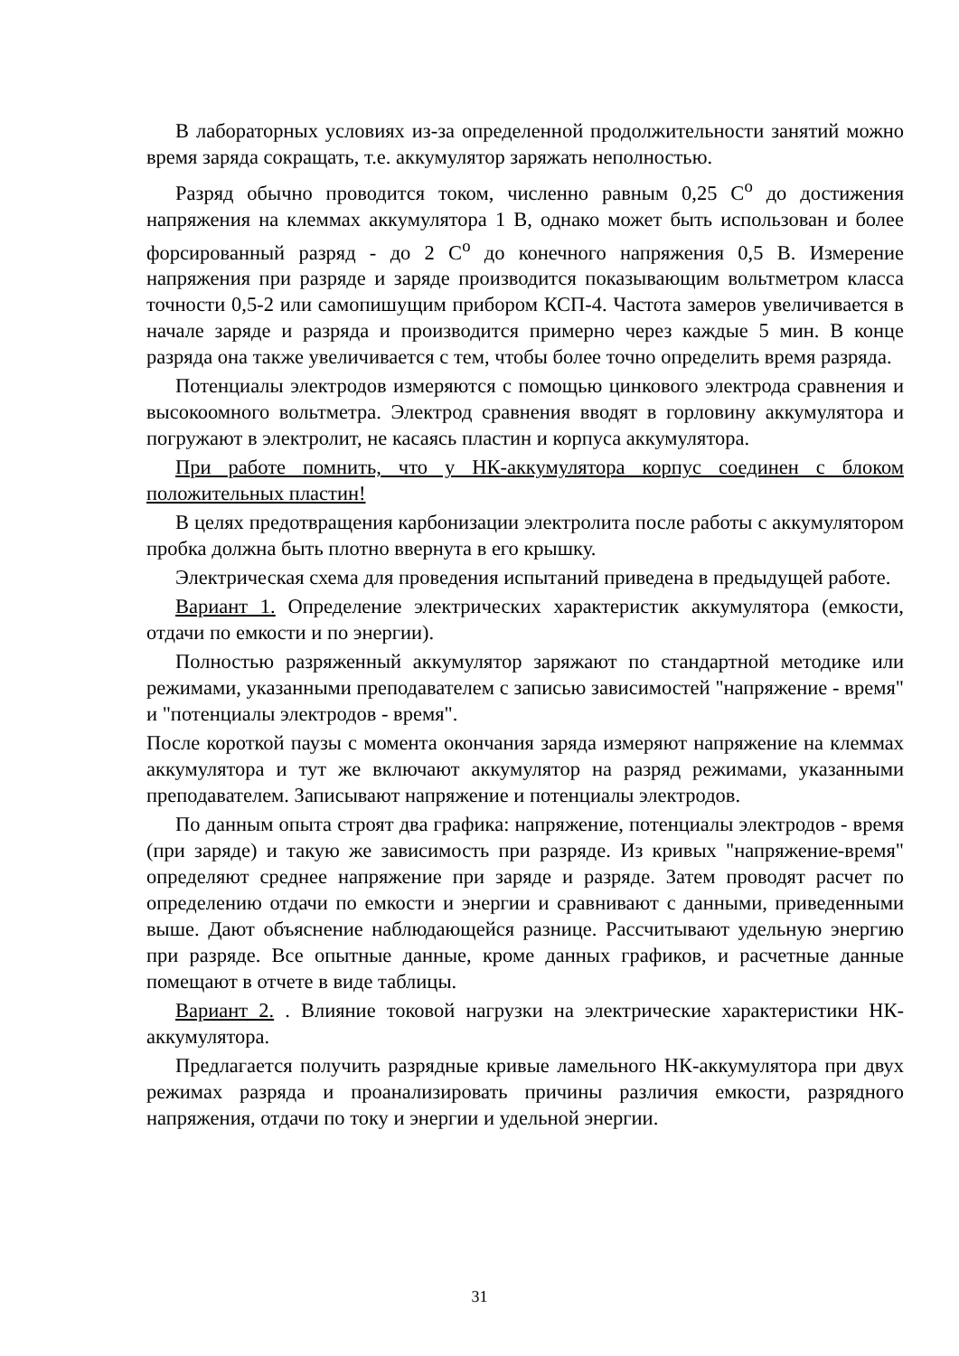В лабораторных условиях из-за определенной продолжительности занятий можно время заряда сокращать, т.е. аккумулятор заряжать неполностью.
Разряд обычно проводится током, численно равным 0,25 С<sup>о</sup> до достижения напряжения на клеммах аккумулятора 1 В, однако может быть использован и более форсированный разряд - до 2 С<sup>о</sup> до конечного напряжения 0,5 В. Измерение напряжения при разряде и заряде производится показывающим вольтметром класса точности 0,5-2 или самопишущим прибором КСП-4. Частота замеров увеличивается в начале заряде и разряда и производится примерно через каждые 5 мин. В конце разряда она также увеличивается с тем, чтобы более точно определить время разряда.
Потенциалы электродов измеряются с помощью цинкового электрода сравнения и высокоомного вольтметра. Электрод сравнения вводят в горловину аккумулятора и погружают в электролит, не касаясь пластин и корпуса аккумулятора.
При работе помнить, что у НК-аккумулятора корпус соединен с блоком положительных пластин!
В целях предотвращения карбонизации электролита после работы с аккумулятором пробка должна быть плотно ввернута в его крышку.
Электрическая схема для проведения испытаний приведена в предыдущей работе.
Вариант 1. Определение электрических характеристик аккумулятора (емкости, отдачи по емкости и по энергии).
Полностью разряженный аккумулятор заряжают по стандартной методике или режимами, указанными преподавателем с записью зависимостей "напряжение - время" и "потенциалы электродов - время".
После короткой паузы с момента окончания заряда измеряют напряжение на клеммах аккумулятора и тут же включают аккумулятор на разряд режимами, указанными преподавателем. Записывают напряжение и потенциалы электродов.
По данным опыта строят два графика: напряжение, потенциалы электродов - время (при заряде) и такую же зависимость при разряде. Из кривых "напряжение-время" определяют среднее напряжение при заряде и разряде. Затем проводят расчет по определению отдачи по емкости и энергии и сравнивают с данными, приведенными выше. Дают объяснение наблюдающейся разнице. Рассчитывают удельную энергию при разряде. Все опытные данные, кроме данных графиков, и расчетные данные помещают в отчете в виде таблицы.
Вариант 2. . Влияние токовой нагрузки на электрические характеристики НК-аккумулятора.
Предлагается получить разрядные кривые ламельного НК-аккумулятора при двух режимах разряда и проанализировать причины различия емкости, разрядного напряжения, отдачи по току и энергии и удельной энергии.
31